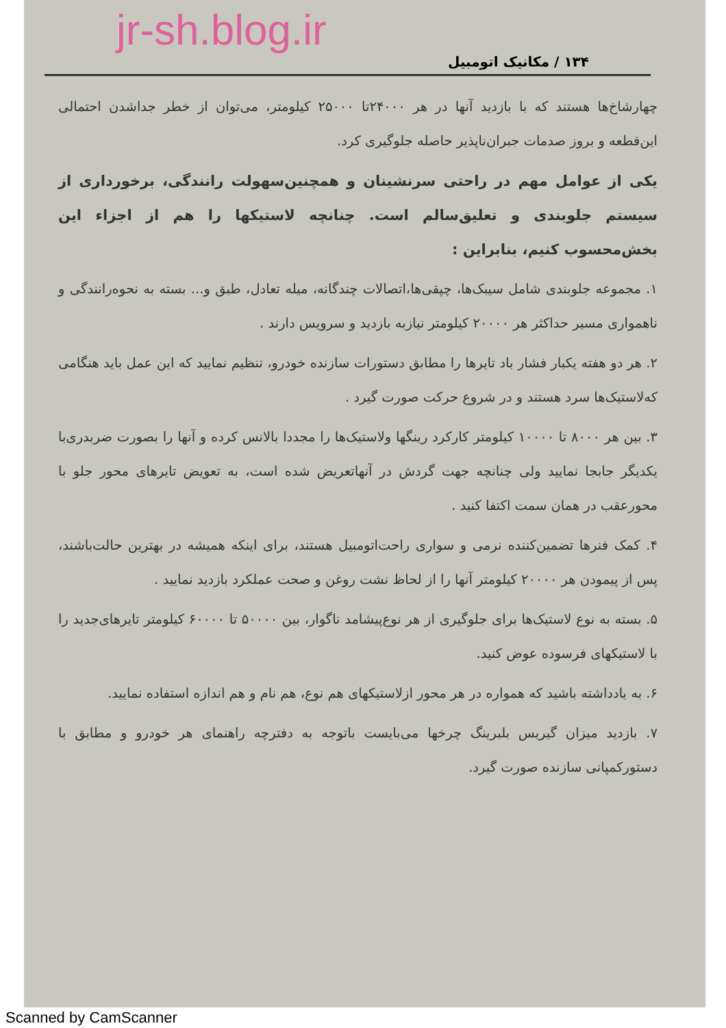jr-sh.blog.ir
۱۳۴ / مکانیک اتومبیل
چهارشاخ‌ها هستند که با بازدید آنها در هر ۲۴۰۰۰تا ۲۵۰۰۰ کیلومتر، می‌توان از خطر جداشدن احتمالی این‌قطعه و بروز صدمات جبران‌ناپذیر حاصله جلوگیری کرد.
یکی از عوامل مهم در راحتی سرنشینان و همچنین‌سهولت رانندگی، برخورداری از سیستم جلوبندی و تعلیق‌سالم است. چنانچه لاستیکها را هم از اجزاء این بخش‌محسوب کنیم، بنابراین :
۱. مجموعه جلوبندی شامل سیبک‌ها، چپقی‌ها،اتصالات چندگانه، میله تعادل، طبق و... بسته به نحوه‌رانندگی و ناهمواری مسیر حداکثر هر ۲۰۰۰۰ کیلومتر نیازبه بازدید و سرویس دارند .
۲. هر دو هفته یکبار فشار باد تایرها را مطابق دستورات سازنده خودرو، تنظیم نمایید که این عمل باید هنگامی که‌لاستیک‌ها سرد هستند و در شروع حرکت صورت گیرد .
۳. بین هر ۸۰۰۰ تا ۱۰۰۰۰ کیلومتر کارکرد رینگها ولاستیک‌ها را مجددا بالانس کرده و آنها را بصورت ضربدری‌با یکدیگر جابجا نمایید ولی چنانچه جهت گردش در آنهاتعریض شده است، به تعویض تایرهای محور جلو با محورعقب در همان سمت اکتفا کنید .
۴. کمک فنرها تضمین‌کننده نرمی و سواری راحت‌اتومبیل هستند، برای اینکه همیشه در بهترین حالت‌باشند، پس از پیمودن هر ۲۰۰۰۰ کیلومتر آنها را از لحاظ نشت روغن و صحت عملکرد بازدید نمایید .
۵. بسته به نوع لاستیک‌ها برای جلوگیری از هر نوع‌پیشامد ناگوار، بین ۵۰۰۰۰ تا ۶۰۰۰۰ کیلومتر تایرهای‌جدید را با لاستیکهای فرسوده عوض کنید.
۶. به یادداشته باشید که همواره در هر محور ازلاستیکهای هم نوع، هم نام و هم اندازه استفاده نمایید.
۷. بازدید میزان گیریس بلبرینگ چرخها می‌بایست باتوجه به دفترچه راهنمای هر خودرو و مطابق با دستورکمپانی سازنده صورت گیرد.
Scanned by CamScanner